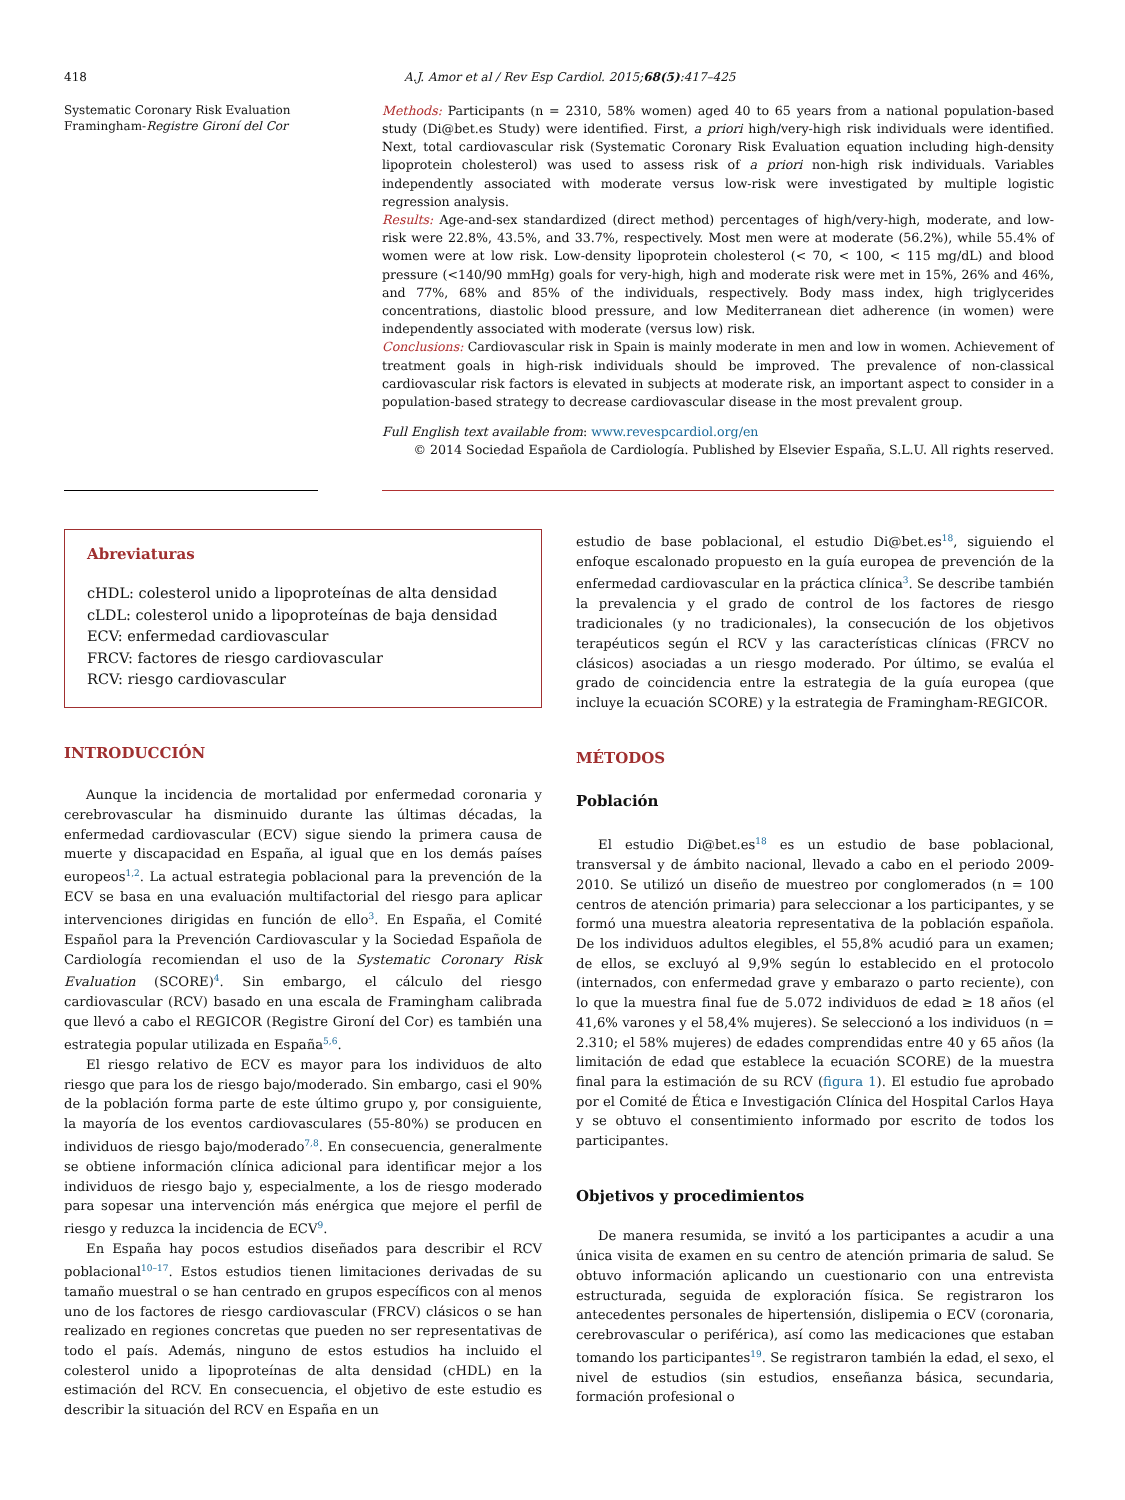418 A.J. Amor et al / Rev Esp Cardiol. 2015;68(5):417–425
Systematic Coronary Risk Evaluation
Framingham-Registre Gironí del Cor
Methods: Participants (n = 2310, 58% women) aged 40 to 65 years from a national population-based study (Di@bet.es Study) were identified. First, a priori high/very-high risk individuals were identified. Next, total cardiovascular risk (Systematic Coronary Risk Evaluation equation including high-density lipoprotein cholesterol) was used to assess risk of a priori non-high risk individuals. Variables independently associated with moderate versus low-risk were investigated by multiple logistic regression analysis.
Results: Age-and-sex standardized (direct method) percentages of high/very-high, moderate, and low-risk were 22.8%, 43.5%, and 33.7%, respectively. Most men were at moderate (56.2%), while 55.4% of women were at low risk. Low-density lipoprotein cholesterol (< 70, < 100, < 115 mg/dL) and blood pressure (<140/90 mmHg) goals for very-high, high and moderate risk were met in 15%, 26% and 46%, and 77%, 68% and 85% of the individuals, respectively. Body mass index, high triglycerides concentrations, diastolic blood pressure, and low Mediterranean diet adherence (in women) were independently associated with moderate (versus low) risk.
Conclusions: Cardiovascular risk in Spain is mainly moderate in men and low in women. Achievement of treatment goals in high-risk individuals should be improved. The prevalence of non-classical cardiovascular risk factors is elevated in subjects at moderate risk, an important aspect to consider in a population-based strategy to decrease cardiovascular disease in the most prevalent group.
Full English text available from: www.revespcardiol.org/en
© 2014 Sociedad Española de Cardiología. Published by Elsevier España, S.L.U. All rights reserved.
Abreviaturas
cHDL: colesterol unido a lipoproteínas de alta densidad
cLDL: colesterol unido a lipoproteínas de baja densidad
ECV: enfermedad cardiovascular
FRCV: factores de riesgo cardiovascular
RCV: riesgo cardiovascular
INTRODUCCIÓN
Aunque la incidencia de mortalidad por enfermedad coronaria y cerebrovascular ha disminuido durante las últimas décadas, la enfermedad cardiovascular (ECV) sigue siendo la primera causa de muerte y discapacidad en España, al igual que en los demás países europeos<sup>1,2</sup>. La actual estrategia poblacional para la prevención de la ECV se basa en una evaluación multifactorial del riesgo para aplicar intervenciones dirigidas en función de ello<sup>3</sup>. En España, el Comité Español para la Prevención Cardiovascular y la Sociedad Española de Cardiología recomiendan el uso de la Systematic Coronary Risk Evaluation (SCORE)<sup>4</sup>. Sin embargo, el cálculo del riesgo cardiovascular (RCV) basado en una escala de Framingham calibrada que llevó a cabo el REGICOR (Registre Gironí del Cor) es también una estrategia popular utilizada en España<sup>5,6</sup>.
El riesgo relativo de ECV es mayor para los individuos de alto riesgo que para los de riesgo bajo/moderado. Sin embargo, casi el 90% de la población forma parte de este último grupo y, por consiguiente, la mayoría de los eventos cardiovasculares (55-80%) se producen en individuos de riesgo bajo/moderado<sup>7,8</sup>. En consecuencia, generalmente se obtiene información clínica adicional para identificar mejor a los individuos de riesgo bajo y, especialmente, a los de riesgo moderado para sopesar una intervención más enérgica que mejore el perfil de riesgo y reduzca la incidencia de ECV<sup>9</sup>.
En España hay pocos estudios diseñados para describir el RCV poblacional<sup>10–17</sup>. Estos estudios tienen limitaciones derivadas de su tamaño muestral o se han centrado en grupos específicos con al menos uno de los factores de riesgo cardiovascular (FRCV) clásicos o se han realizado en regiones concretas que pueden no ser representativas de todo el país. Además, ninguno de estos estudios ha incluido el colesterol unido a lipoproteínas de alta densidad (cHDL) en la estimación del RCV. En consecuencia, el objetivo de este estudio es describir la situación del RCV en España en un
estudio de base poblacional, el estudio Di@bet.es<sup>18</sup>, siguiendo el enfoque escalonado propuesto en la guía europea de prevención de la enfermedad cardiovascular en la práctica clínica<sup>3</sup>. Se describe también la prevalencia y el grado de control de los factores de riesgo tradicionales (y no tradicionales), la consecución de los objetivos terapéuticos según el RCV y las características clínicas (FRCV no clásicos) asociadas a un riesgo moderado. Por último, se evalúa el grado de coincidencia entre la estrategia de la guía europea (que incluye la ecuación SCORE) y la estrategia de Framingham-REGICOR.
MÉTODOS
Población
El estudio Di@bet.es<sup>18</sup> es un estudio de base poblacional, transversal y de ámbito nacional, llevado a cabo en el periodo 2009-2010. Se utilizó un diseño de muestreo por conglomerados (n = 100 centros de atención primaria) para seleccionar a los participantes, y se formó una muestra aleatoria representativa de la población española. De los individuos adultos elegibles, el 55,8% acudió para un examen; de ellos, se excluyó al 9,9% según lo establecido en el protocolo (internados, con enfermedad grave y embarazo o parto reciente), con lo que la muestra final fue de 5.072 individuos de edad ≥ 18 años (el 41,6% varones y el 58,4% mujeres). Se seleccionó a los individuos (n = 2.310; el 58% mujeres) de edades comprendidas entre 40 y 65 años (la limitación de edad que establece la ecuación SCORE) de la muestra final para la estimación de su RCV (figura 1). El estudio fue aprobado por el Comité de Ética e Investigación Clínica del Hospital Carlos Haya y se obtuvo el consentimiento informado por escrito de todos los participantes.
Objetivos y procedimientos
De manera resumida, se invitó a los participantes a acudir a una única visita de examen en su centro de atención primaria de salud. Se obtuvo información aplicando un cuestionario con una entrevista estructurada, seguida de exploración física. Se registraron los antecedentes personales de hipertensión, dislipemia o ECV (coronaria, cerebrovascular o periférica), así como las medicaciones que estaban tomando los participantes<sup>19</sup>. Se registraron también la edad, el sexo, el nivel de estudios (sin estudios, enseñanza básica, secundaria, formación profesional o